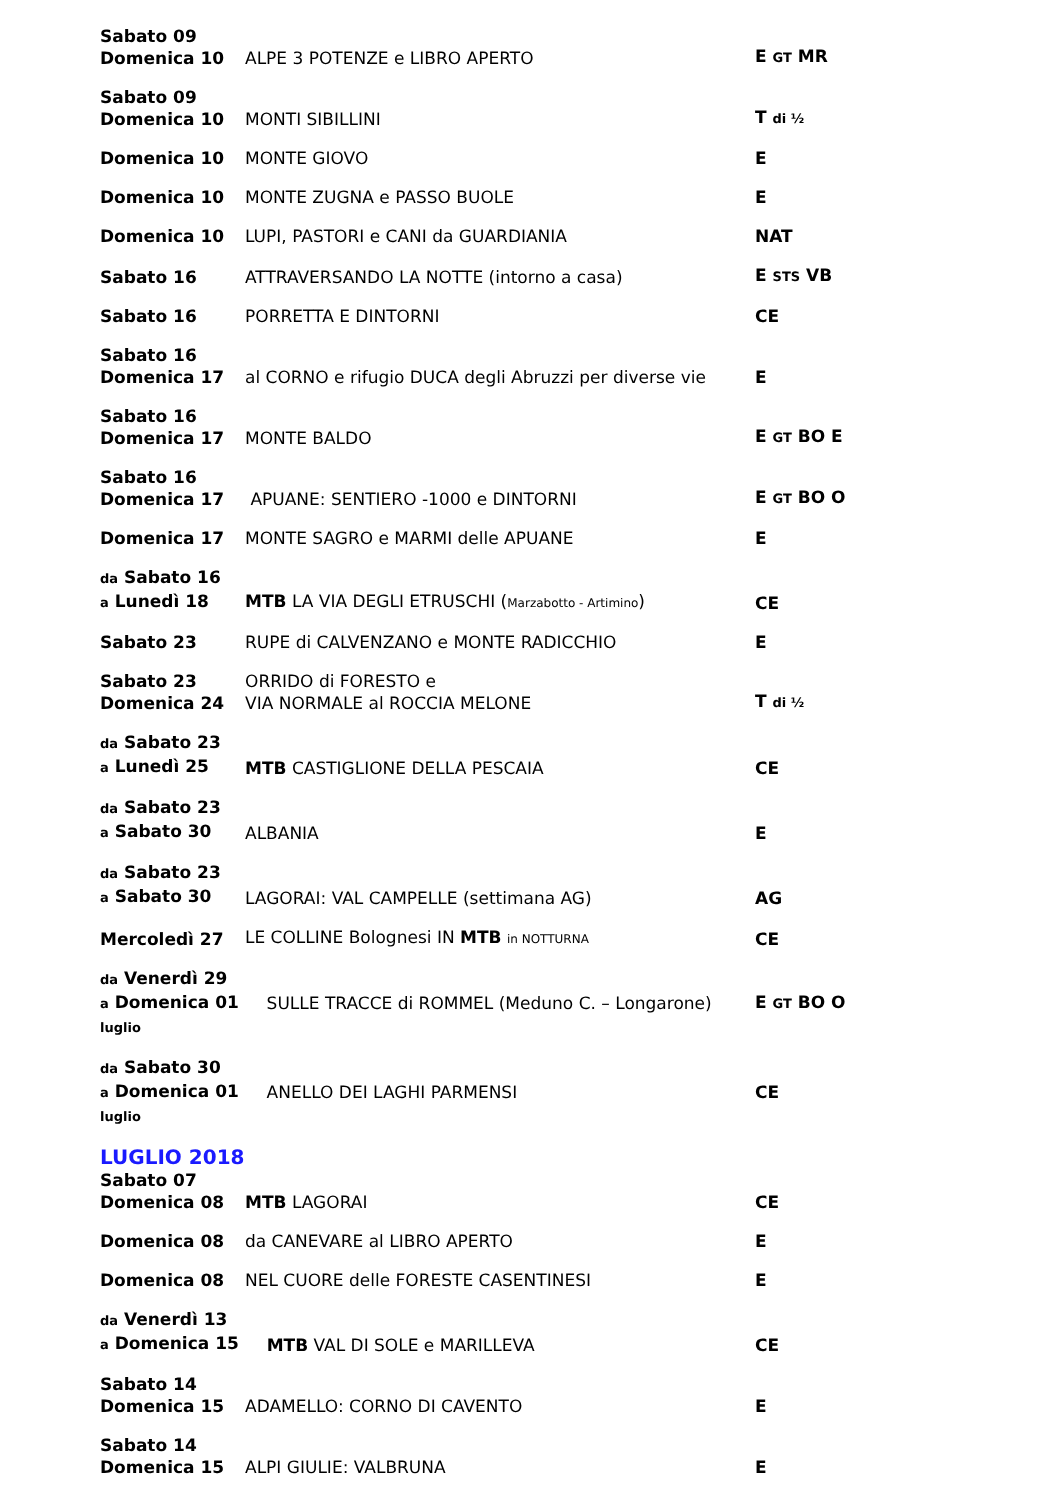| Sabato 09 Domenica 10 | ALPE 3 POTENZE e LIBRO APERTO | E GT MR |
| Sabato 09 Domenica 10 | MONTI SIBILLINI | T di ½ |
| Domenica 10 | MONTE GIOVO | E |
| Domenica 10 | MONTE ZUGNA e PASSO BUOLE | E |
| Domenica 10 | LUPI, PASTORI e CANI da GUARDIANIA | NAT |
| Sabato 16 | ATTRAVERSANDO LA NOTTE (intorno a casa) | E STS VB |
| Sabato 16 | PORRETTA E DINTORNI | CE |
| Sabato 16 Domenica 17 | al CORNO e rifugio DUCA degli Abruzzi per diverse vie | E |
| Sabato 16 Domenica 17 | MONTE BALDO | E GT BO E |
| Sabato 16 Domenica 17 | APUANE: SENTIERO -1000 e DINTORNI | E GT BO O |
| Domenica 17 | MONTE SAGRO e MARMI delle APUANE | E |
| da Sabato 16 a Lunedì 18 | MTB LA VIA DEGLI ETRUSCHI ( Marzabotto - Artimino ) | CE |
| Sabato 23 | RUPE di CALVENZANO e MONTE RADICCHIO | E |
| Sabato 23 Domenica 24 | ORRIDO di FORESTO e VIA NORMALE al ROCCIA MELONE | T di ½ |
| da Sabato 23 a Lunedì 25 | MTB CASTIGLIONE DELLA PESCAIA | CE |
| da Sabato 23 a Sabato 30 | ALBANIA | E |
| da Sabato 23 a Sabato 30 | LAGORAI: VAL CAMPELLE (settimana AG) | AG |
| Mercoledì 27 | LE COLLINE Bolognesi IN MTB in NOTTURNA | CE |
| da Venerdì 29 a Domenica 01 luglio | SULLE TRACCE di ROMMEL (Meduno C. – Longarone) | E GT BO O |
| da Sabato 30 a Domenica 01 luglio | ANELLO DEI LAGHI PARMENSI | CE |
LUGLIO 2018
| Sabato 07 Domenica 08 | MTB LAGORAI | CE |
| Domenica 08 | da CANEVARE al LIBRO APERTO | E |
| Domenica 08 | NEL CUORE delle FORESTE CASENTINESI | E |
| da Venerdì 13 a Domenica 15 | MTB VAL DI SOLE e MARILLEVA | CE |
| Sabato 14 Domenica 15 | ADAMELLO: CORNO DI CAVENTO | E |
| Sabato 14 Domenica 15 | ALPI GIULIE: VALBRUNA | E |